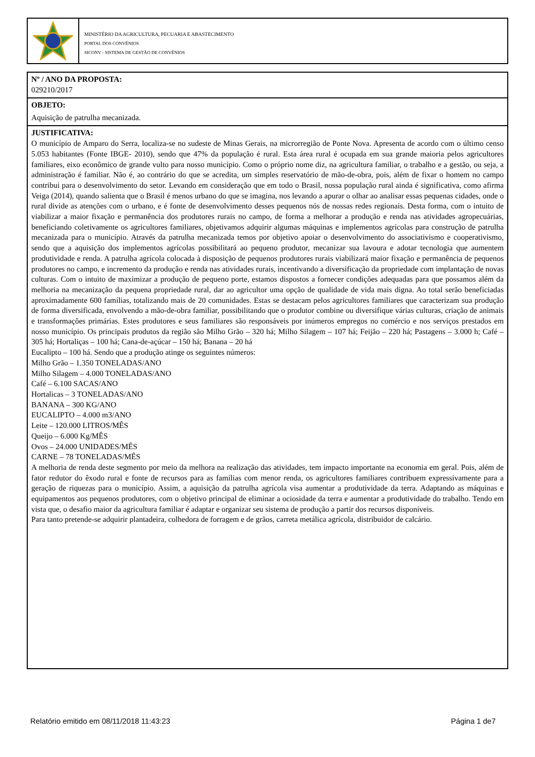MINISTÉRIO DA AGRICULTURA, PECUARIA E ABASTECIMENTO
PORTAL DOS CONVÊNIOS
SICONV - SISTEMA DE GESTÃO DE CONVÊNIOS
Nº / ANO DA PROPOSTA:
029210/2017
OBJETO:
Aquisição de patrulha mecanizada.
JUSTIFICATIVA:
O município de Amparo do Serra, localiza-se no sudeste de Minas Gerais, na microrregião de Ponte Nova. Apresenta de acordo com o último censo 5.053 habitantes (Fonte IBGE- 2010), sendo que 47% da população é rural. Esta área rural é ocupada em sua grande maioria pelos agricultores familiares, eixo econômico de grande vulto para nosso município. Como o próprio nome diz, na agricultura familiar, o trabalho e a gestão, ou seja, a administração é familiar. Não é, ao contrário do que se acredita, um simples reservatório de mão-de-obra, pois, além de fixar o homem no campo contribui para o desenvolvimento do setor. Levando em consideração que em todo o Brasil, nossa população rural ainda é significativa, como afirma Veiga (2014), quando salienta que o Brasil é menos urbano do que se imagina, nos levando a apurar o olhar ao analisar essas pequenas cidades, onde o rural divide as atenções com o urbano, e é fonte de desenvolvimento desses pequenos nós de nossas redes regionais. Desta forma, com o intuito de viabilizar a maior fixação e permanência dos produtores rurais no campo, de forma a melhorar a produção e renda nas atividades agropecuárias, beneficiando coletivamente os agricultores familiares, objetivamos adquirir algumas máquinas e implementos agrícolas para construção de patrulha mecanizada para o município. Através da patrulha mecanizada temos por objetivo apoiar o desenvolvimento do associativismo e cooperativismo, sendo que a aquisição dos implementos agrícolas possibilitará ao pequeno produtor, mecanizar sua lavoura e adotar tecnologia que aumentem produtividade e renda. A patrulha agrícola colocada à disposição de pequenos produtores rurais viabilizará maior fixação e permanência de pequenos produtores no campo, e incremento da produção e renda nas atividades rurais, incentivando a diversificação da propriedade com implantação de novas culturas. Com o intuito de maximizar a produção de pequeno porte, estamos dispostos a fornecer condições adequadas para que possamos além da melhoria na mecanização da pequena propriedade rural, dar ao agricultor uma opção de qualidade de vida mais digna. Ao total serão beneficiadas aproximadamente 600 famílias, totalizando mais de 20 comunidades. Estas se destacam pelos agricultores familiares que caracterizam sua produção de forma diversificada, envolvendo a mão-de-obra familiar, possibilitando que o produtor combine ou diversifique várias culturas, criação de animais e transformações primárias. Estes produtores e seus familiares são responsáveis por inúmeros empregos no comércio e nos serviços prestados em nosso município. Os principais produtos da região são Milho Grão – 320 há; Milho Silagem – 107 há; Feijão – 220 há; Pastagens – 3.000 h; Café – 305 há; Hortaliças – 100 há; Cana-de-açúcar – 150 há; Banana – 20 há
Eucalipto – 100 há. Sendo que a produção atinge os seguintes números:
Milho Grão – 1.350 TONELADAS/ANO
Milho Silagem – 4.000 TONELADAS/ANO
Café – 6.100 SACAS/ANO
Hortalicas – 3 TONELADAS/ANO
BANANA – 300 KG/ANO
EUCALIPTO – 4.000 m3/ANO
Leite – 120.000 LITROS/MÊS
Queijo – 6.000 Kg/MÊS
Ovos – 24.000 UNIDADES/MÊS
CARNE – 78 TONELADAS/MÊS
A melhoria de renda deste segmento por meio da melhora na realização das atividades, tem impacto importante na economia em geral. Pois, além de fator redutor do êxodo rural e fonte de recursos para as famílias com menor renda, os agricultores familiares contribuem expressivamente para a geração de riquezas para o município. Assim, a aquisição da patrulha agrícola visa aumentar a produtividade da terra. Adaptando as máquinas e equipamentos aos pequenos produtores, com o objetivo principal de eliminar a ociosidade da terra e aumentar a produtividade do trabalho. Tendo em vista que, o desafio maior da agricultura familiar é adaptar e organizar seu sistema de produção a partir dos recursos disponíveis.
Para tanto pretende-se adquirir plantadeira, colhedora de forragem e de grãos, carreta metálica agrícola, distribuidor de calcário.
Relatório emitido em 08/11/2018 11:43:23 Página 1 de7